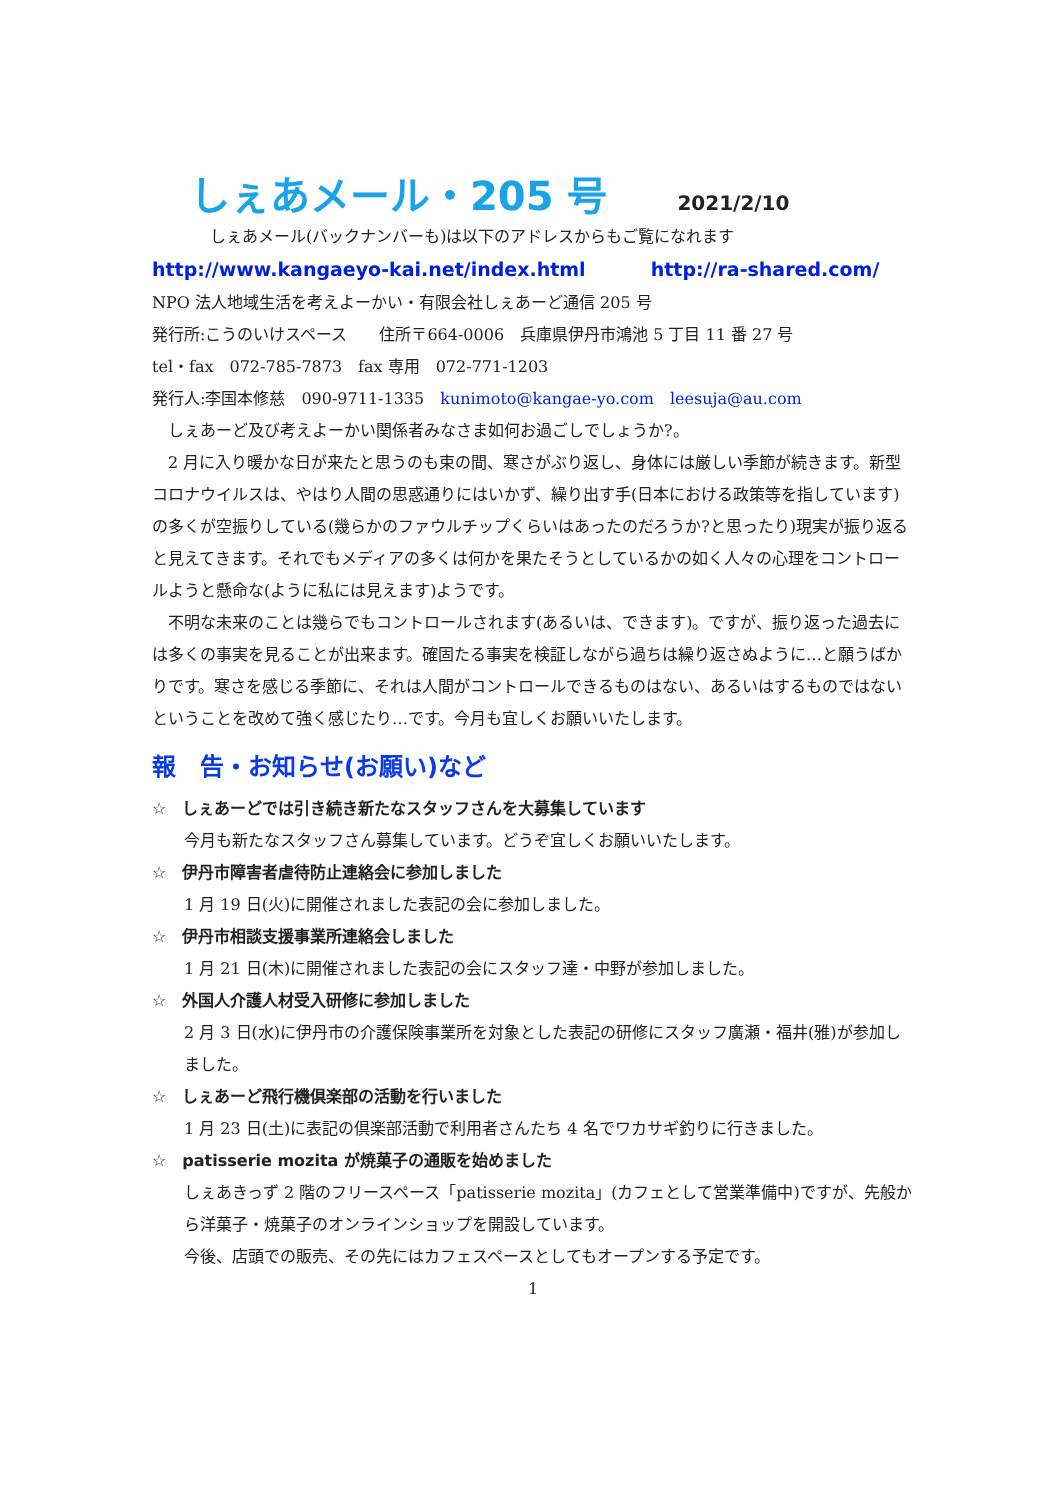しぇあメール・205 号
2021/2/10
しぇあメール(バックナンバーも)は以下のアドレスからもご覧になれます
http://www.kangaeyo-kai.net/index.html http://ra-shared.com/
NPO 法人地域生活を考えよーかい・有限会社しぇあーど通信 205 号
発行所:こうのいけスペース　　住所〒664-0006　兵庫県伊丹市鴻池 5 丁目 11 番 27 号
tel・fax　072-785-7873　fax 専用　072-771-1203
発行人:李国本修慈　090-9711-1335　kunimoto@kangae-yo.com　leesuja@au.com
　しぇあーど及び考えよーかい関係者みなさま如何お過ごしでしょうか?。
　2 月に入り暖かな日が来たと思うのも束の間、寒さがぶり返し、身体には厳しい季節が続きます。新型コロナウイルスは、やはり人間の思惑通りにはいかず、繰り出す手(日本における政策等を指しています)の多くが空振りしている(幾らかのファウルチップくらいはあったのだろうか?と思ったり)現実が振り返ると見えてきます。それでもメディアの多くは何かを果たそうとしているかの如く人々の心理をコントロールようと懸命な(ように私には見えます)ようです。
　不明な未来のことは幾らでもコントロールされます(あるいは、できます)。ですが、振り返った過去には多くの事実を見ることが出来ます。確固たる事実を検証しながら過ちは繰り返さぬように…と願うばかりです。寒さを感じる季節に、それは人間がコントロールできるものはない、あるいはするものではないということを改めて強く感じたり…です。今月も宜しくお願いいたします。
報　告・お知らせ(お願い)など
☆　しぇあーどでは引き続き新たなスタッフさんを大募集しています
今月も新たなスタッフさん募集しています。どうぞ宜しくお願いいたします。
☆　伊丹市障害者虐待防止連絡会に参加しました
1 月 19 日(火)に開催されました表記の会に参加しました。
☆　伊丹市相談支援事業所連絡会しました
1 月 21 日(木)に開催されました表記の会にスタッフ達・中野が参加しました。
☆　外国人介護人材受入研修に参加しました
2 月 3 日(水)に伊丹市の介護保険事業所を対象とした表記の研修にスタッフ廣瀬・福井(雅)が参加しました。
☆　しぇあーど飛行機倶楽部の活動を行いました
1 月 23 日(土)に表記の倶楽部活動で利用者さんたち 4 名でワカサギ釣りに行きました。
☆　patisserie mozita が焼菓子の通販を始めました
しぇあきっず 2 階のフリースペース「patisserie mozita」(カフェとして営業準備中)ですが、先般から洋菓子・焼菓子のオンラインショップを開設しています。
今後、店頭での販売、その先にはカフェスペースとしてもオープンする予定です。
1